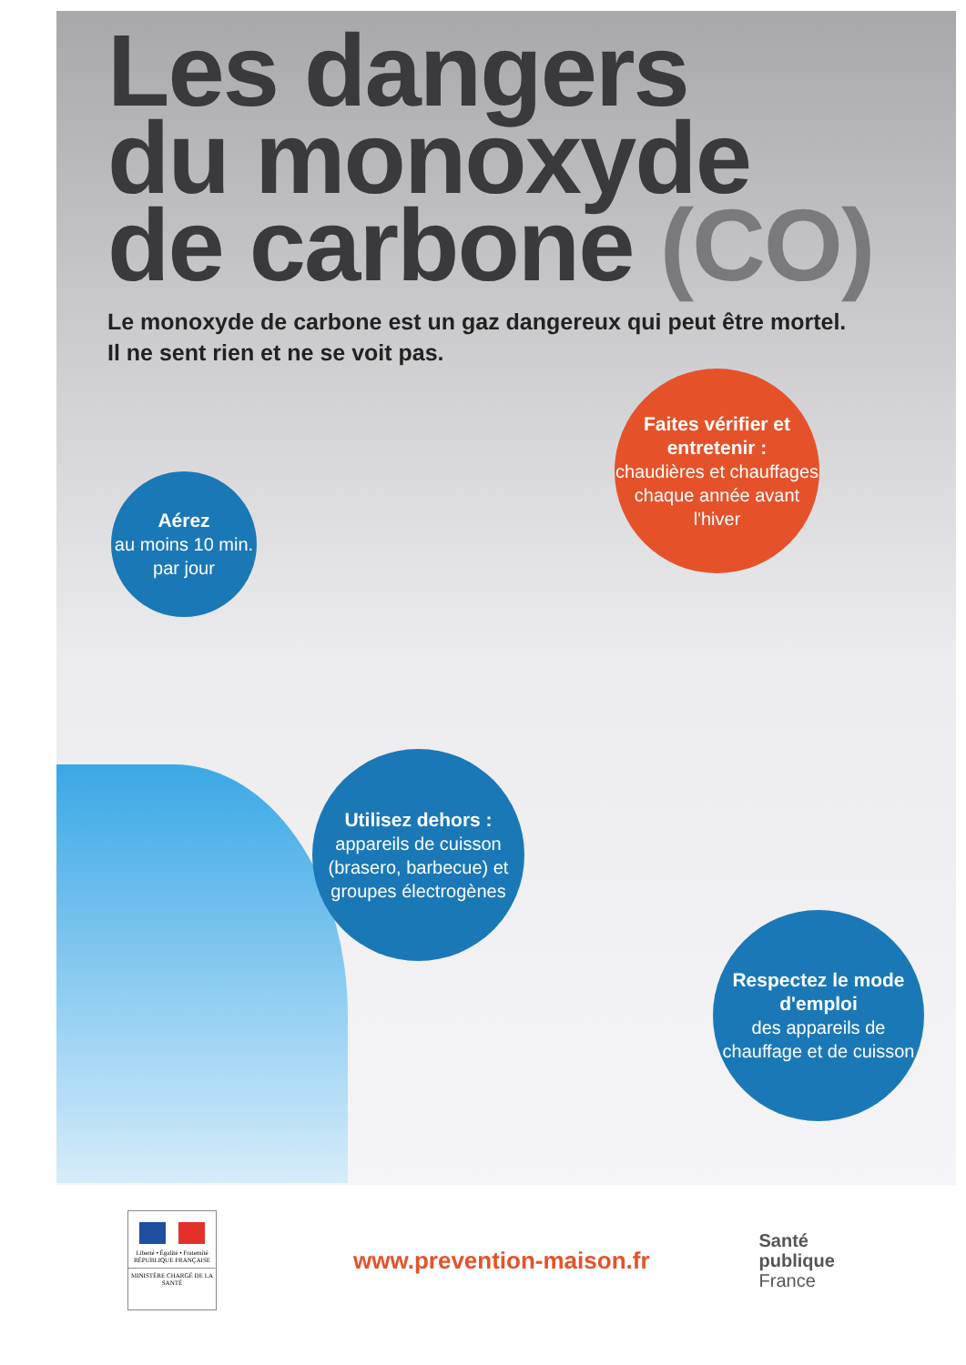Les dangers
du monoxyde
de carbone (CO)
Le monoxyde de carbone est un gaz dangereux qui peut être mortel.
Il ne sent rien et ne se voit pas.
Aérez
au moins 10 min. par jour
Faites vérifier et entretenir :
chaudières et chauffages chaque année avant l'hiver
Utilisez dehors :
appareils de cuisson (brasero, barbecue) et groupes électrogènes
Respectez le mode d'emploi
des appareils de chauffage et de cuisson
Liberté • Égalité • Fraternité
RÉPUBLIQUE FRANÇAISE
MINISTÈRE CHARGÉ DE LA SANTÉ
www.prevention-maison.fr
Santé
publique
France